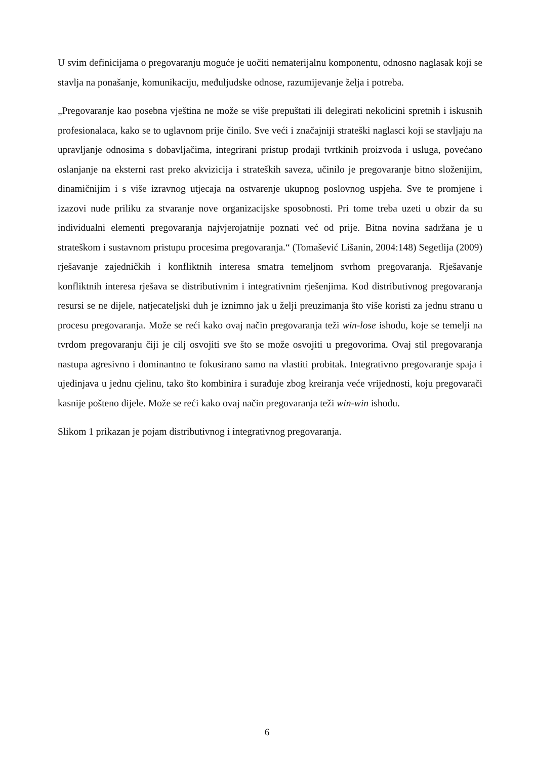U svim definicijama o pregovaranju moguće je uočiti nematerijalnu komponentu, odnosno naglasak koji se stavlja na ponašanje, komunikaciju, međuljudske odnose, razumijevanje želja i potreba.
„Pregovaranje kao posebna vještina ne može se više prepuštati ili delegirati nekolicini spretnih i iskusnih profesionalaca, kako se to uglavnom prije činilo. Sve veći i značajniji strateški naglasci koji se stavljaju na upravljanje odnosima s dobavljačima, integrirani pristup prodaji tvrtkinih proizvoda i usluga, povećano oslanjanje na eksterni rast preko akvizicija i strateških saveza, učinilo je pregovaranje bitno složenijim, dinamičnijim i s više izravnog utjecaja na ostvarenje ukupnog poslovnog uspjeha. Sve te promjene i izazovi nude priliku za stvaranje nove organizacijske sposobnosti. Pri tome treba uzeti u obzir da su individualni elementi pregovaranja najvjerojatnije poznati već od prije. Bitna novina sadržana je u strateškom i sustavnom pristupu procesima pregovaranja.“ (Tomašević Lišanin, 2004:148) Segetlija (2009) rješavanje zajedničkih i konfliktnih interesa smatra temeljnom svrhom pregovaranja. Rješavanje konfliktnih interesa rješava se distributivnim i integrativnim rješenjima. Kod distributivnog pregovaranja resursi se ne dijele, natjecateljski duh je iznimno jak u želji preuzimanja što više koristi za jednu stranu u procesu pregovaranja. Može se reći kako ovaj način pregovaranja teži win-lose ishodu, koje se temelji na tvrdom pregovaranju čiji je cilj osvojiti sve što se može osvojiti u pregovorima. Ovaj stil pregovaranja nastupa agresivno i dominantno te fokusirano samo na vlastiti probitak. Integrativno pregovaranje spaja i ujedinjava u jednu cjelinu, tako što kombinira i surađuje zbog kreiranja veće vrijednosti, koju pregovarači kasnije pošteno dijele. Može se reći kako ovaj način pregovaranja teži win-win ishodu.
Slikom 1 prikazan je pojam distributivnog i integrativnog pregovaranja.
6